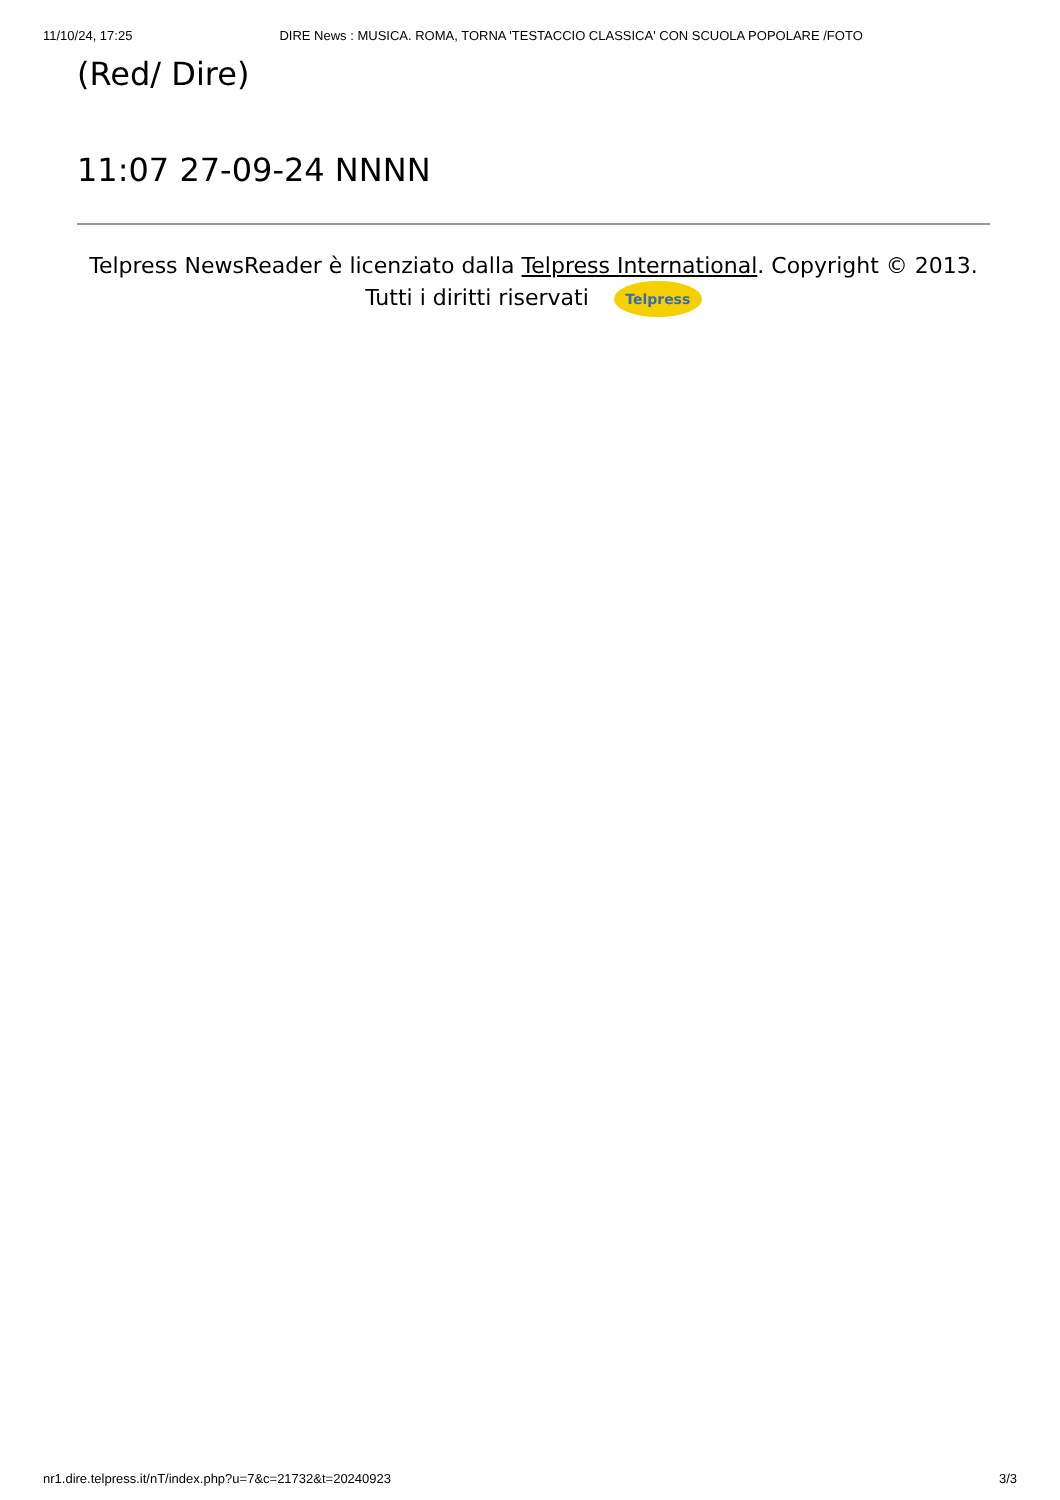11/10/24, 17:25 DIRE News : MUSICA. ROMA, TORNA 'TESTACCIO CLASSICA' CON SCUOLA POPOLARE /FOTO
(Red/ Dire)
11:07 27-09-24 NNNN
Telpress NewsReader è licenziato dalla Telpress International. Copyright © 2013. Tutti i diritti riservati Telpress
nr1.dire.telpress.it/nT/index.php?u=7&c=21732&t=20240923 3/3